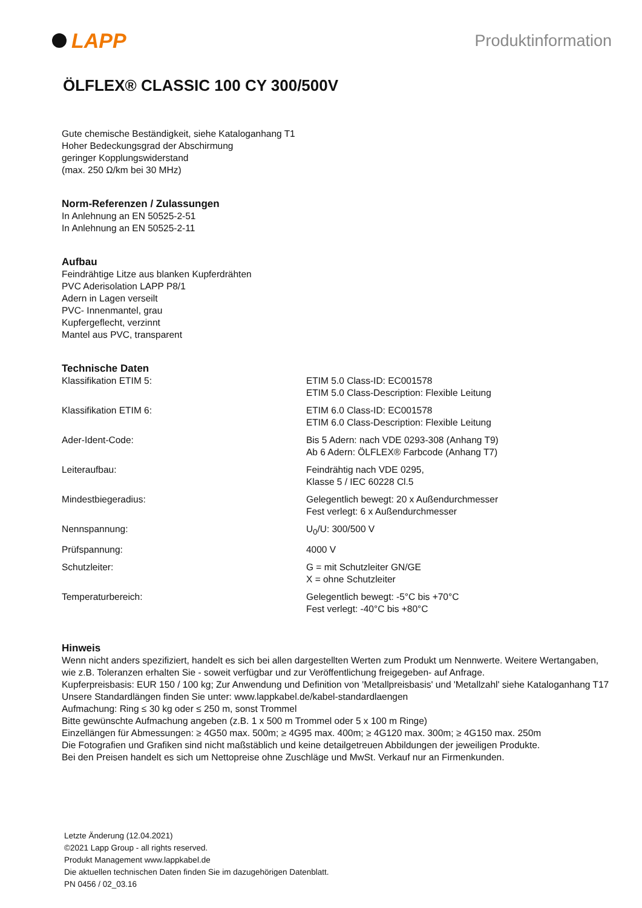LAPP
Produktinformation
ÖLFLEX® CLASSIC 100 CY 300/500V
Gute chemische Beständigkeit, siehe Kataloganhang T1
Hoher Bedeckungsgrad der Abschirmung
geringer Kopplungswiderstand
(max. 250 Ω/km bei 30 MHz)
Norm-Referenzen / Zulassungen
In Anlehnung an EN 50525-2-51
In Anlehnung an EN 50525-2-11
Aufbau
Feindrähtige Litze aus blanken Kupferdrähten
PVC Aderisolation LAPP P8/1
Adern in Lagen verseilt
PVC- Innenmantel, grau
Kupfergeflecht, verzinnt
Mantel aus PVC, transparent
Technische Daten
| Klassifikation ETIM 5: | ETIM 5.0 Class-ID: EC001578 ETIM 5.0 Class-Description: Flexible Leitung |
| Klassifikation ETIM 6: | ETIM 6.0 Class-ID: EC001578 ETIM 6.0 Class-Description: Flexible Leitung |
| Ader-Ident-Code: | Bis 5 Adern: nach VDE 0293-308 (Anhang T9) Ab 6 Adern: ÖLFLEX® Farbcode (Anhang T7) |
| Leiteraufbau: | Feindrähtig nach VDE 0295, Klasse 5 / IEC 60228 Cl.5 |
| Mindestbiegeradius: | Gelegentlich bewegt: 20 x Außendurchmesser Fest verlegt: 6 x Außendurchmesser |
| Nennspannung: | U<sub>0</sub>/U: 300/500 V |
| Prüfspannung: | 4000 V |
| Schutzleiter: | G = mit Schutzleiter GN/GE X = ohne Schutzleiter |
| Temperaturbereich: | Gelegentlich bewegt: -5°C bis +70°C Fest verlegt: -40°C bis +80°C |
Hinweis
Wenn nicht anders spezifiziert, handelt es sich bei allen dargestellten Werten zum Produkt um Nennwerte. Weitere Wertangaben, wie z.B. Toleranzen erhalten Sie - soweit verfügbar und zur Veröffentlichung freigegeben- auf Anfrage.
Kupferpreisbasis: EUR 150 / 100 kg; Zur Anwendung und Definition von 'Metallpreisbasis' und 'Metallzahl' siehe Kataloganhang T17
Unsere Standardlängen finden Sie unter: www.lappkabel.de/kabel-standardlaengen
Aufmachung: Ring ≤ 30 kg oder ≤ 250 m, sonst Trommel
Bitte gewünschte Aufmachung angeben (z.B. 1 x 500 m Trommel oder 5 x 100 m Ringe)
Einzellängen für Abmessungen: ≥ 4G50 max. 500m; ≥ 4G95 max. 400m; ≥ 4G120 max. 300m; ≥ 4G150 max. 250m
Die Fotografien und Grafiken sind nicht maßstäblich und keine detailgetreuen Abbildungen der jeweiligen Produkte.
Bei den Preisen handelt es sich um Nettopreise ohne Zuschläge und MwSt. Verkauf nur an Firmenkunden.
Letzte Änderung (12.04.2021)
©2021 Lapp Group - all rights reserved.
Produkt Management www.lappkabel.de
Die aktuellen technischen Daten finden Sie im dazugehörigen Datenblatt.
PN 0456 / 02_03.16